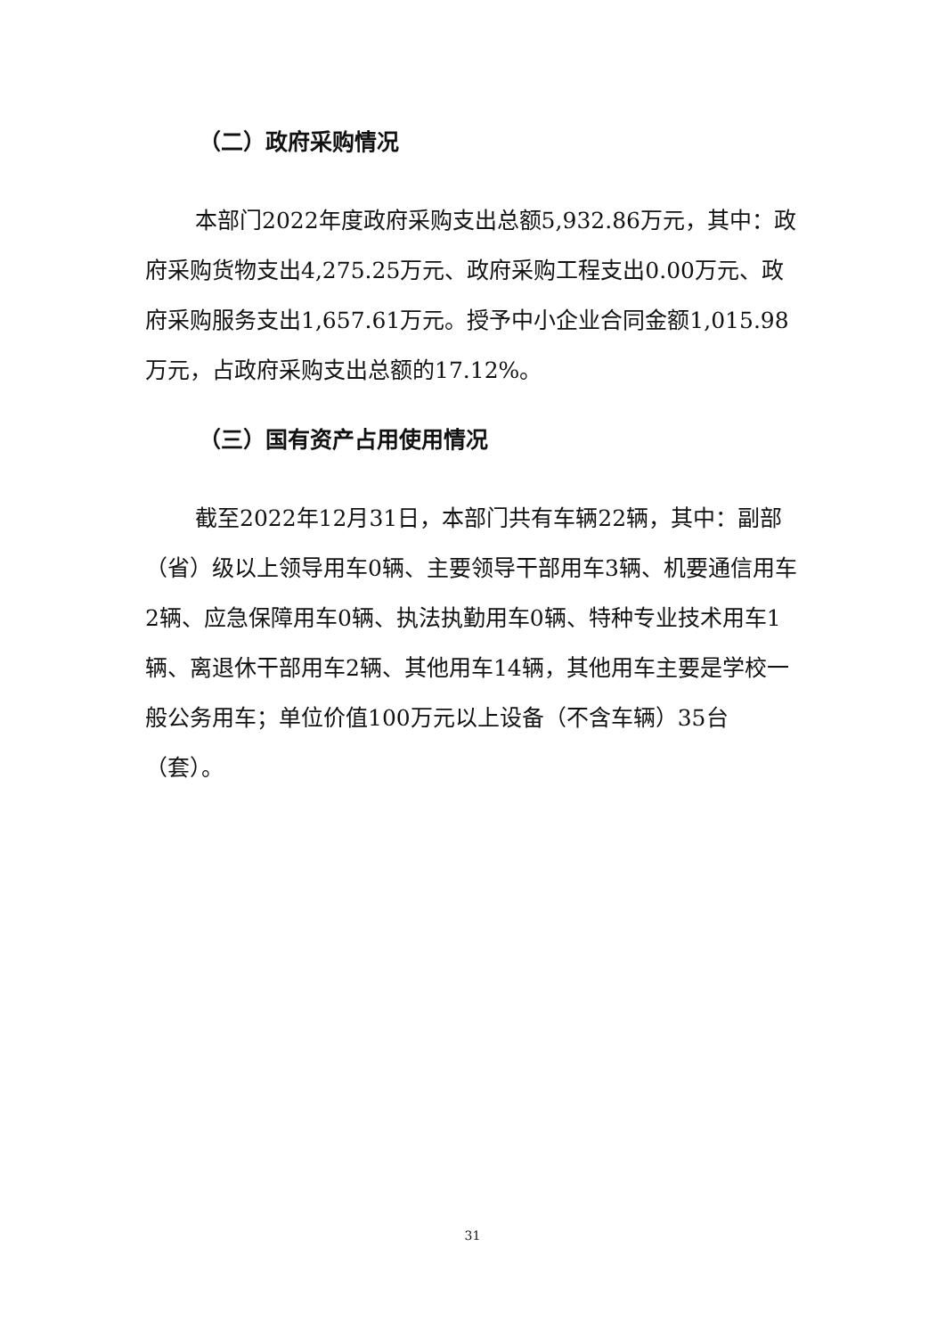（二）政府采购情况
本部门2022年度政府采购支出总额5,932.86万元，其中：政府采购货物支出4,275.25万元、政府采购工程支出0.00万元、政府采购服务支出1,657.61万元。授予中小企业合同金额1,015.98万元，占政府采购支出总额的17.12%。
（三）国有资产占用使用情况
截至2022年12月31日，本部门共有车辆22辆，其中：副部（省）级以上领导用车0辆、主要领导干部用车3辆、机要通信用车2辆、应急保障用车0辆、执法执勤用车0辆、特种专业技术用车1辆、离退休干部用车2辆、其他用车14辆，其他用车主要是学校一般公务用车；单位价值100万元以上设备（不含车辆）35台（套）。
31